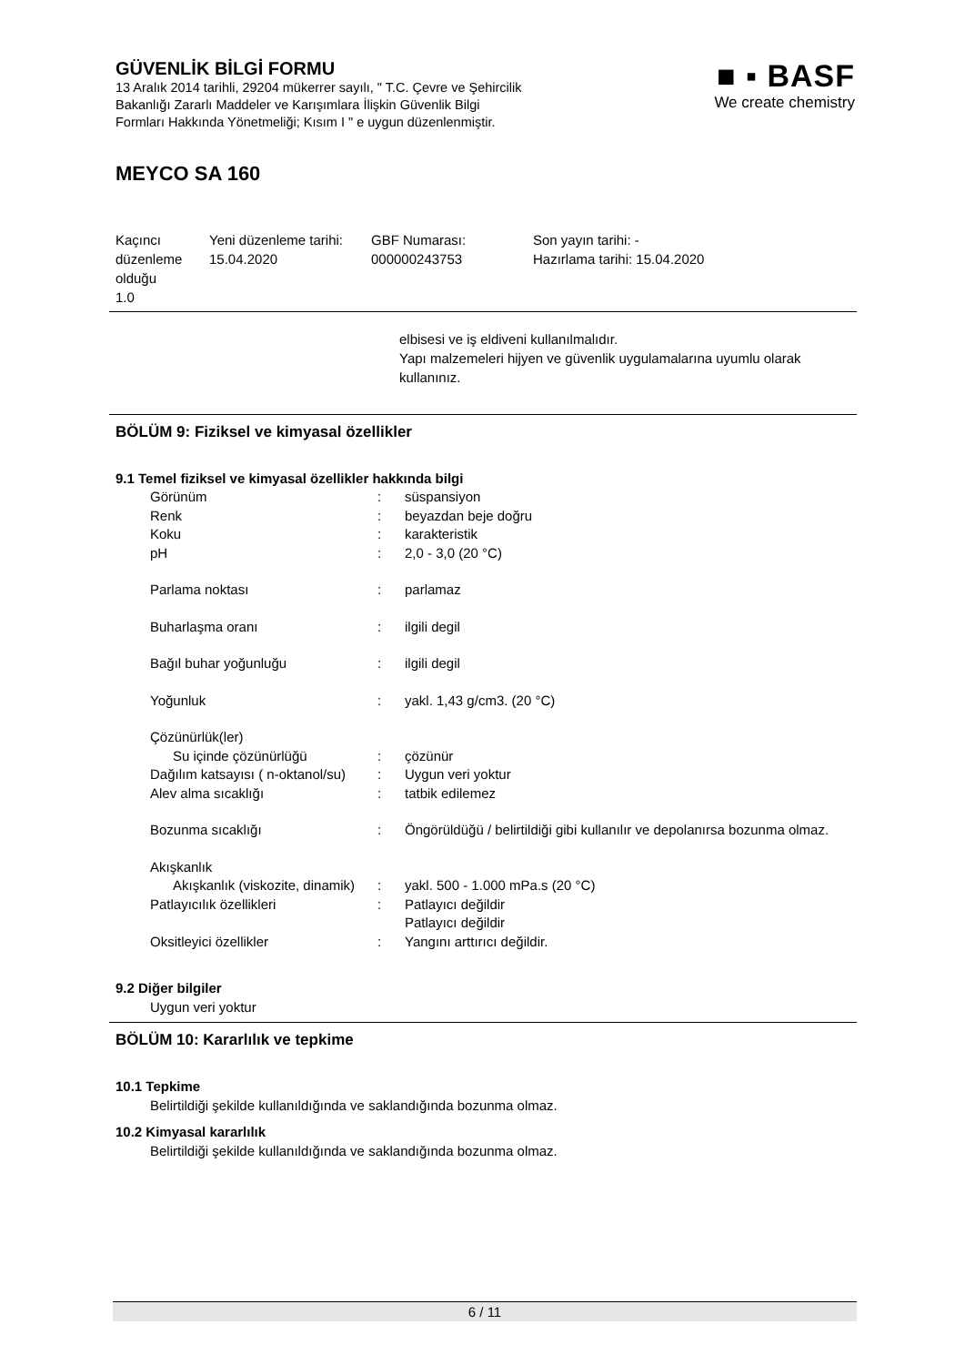GÜVENLİK BİLGİ FORMU
13 Aralık 2014 tarihli, 29204 mükerrer sayılı, " T.C. Çevre ve Şehircilik
Bakanlığı Zararlı Maddeler ve Karışımlara İlişkin Güvenlik Bilgi
Formları Hakkında Yönetmeliği; Kısım I " e uygun düzenlenmiştir.
■ ▪ BASF
We create chemistry
MEYCO SA 160
| Kaçıncı düzenleme olduğu 1.0 | Yeni düzenleme tarihi: 15.04.2020 | GBF Numarası: 000000243753 | Son yayın tarihi: - Hazırlama tarihi: 15.04.2020 |
elbisesi ve iş eldiveni kullanılmalıdır.
Yapı malzemeleri hijyen ve güvenlik uygulamalarına uyumlu olarak kullanınız.
BÖLÜM 9: Fiziksel ve kimyasal özellikler
9.1 Temel fiziksel ve kimyasal özellikler hakkında bilgi
| Görünüm | : | süspansiyon |
| Renk | : | beyazdan beje doğru |
| Koku | : | karakteristik |
| pH | : | 2,0 - 3,0 (20 °C) |
| Parlama noktası | : | parlamaz |
| Buharlaşma oranı | : | ilgili degil |
| Bağıl buhar yoğunluğu | : | ilgili degil |
| Yoğunluk | : | yakl. 1,43 g/cm3. (20 °C) |
| Çözünürlük(ler) | | |
| Su içinde çözünürlüğü | : | çözünür |
| Dağılım katsayısı ( n-oktanol/su) | : | Uygun veri yoktur |
| Alev alma sıcaklığı | : | tatbik edilemez |
| Bozunma sıcaklığı | : | Öngörüldüğü / belirtildiği gibi kullanılır ve depolanırsa bozunma olmaz. |
| Akışkanlık | | |
| Akışkanlık (viskozite, dinamik) | : | yakl. 500 - 1.000 mPa.s (20 °C) |
| Patlayıcılık özellikleri | : | Patlayıcı değildir Patlayıcı değildir |
| Oksitleyici özellikler | : | Yangını arttırıcı değildir. |
9.2 Diğer bilgiler
Uygun veri yoktur
BÖLÜM 10: Kararlılık ve tepkime
10.1 Tepkime
Belirtildiği şekilde kullanıldığında ve saklandığında bozunma olmaz.
10.2 Kimyasal kararlılık
Belirtildiği şekilde kullanıldığında ve saklandığında bozunma olmaz.
6 / 11